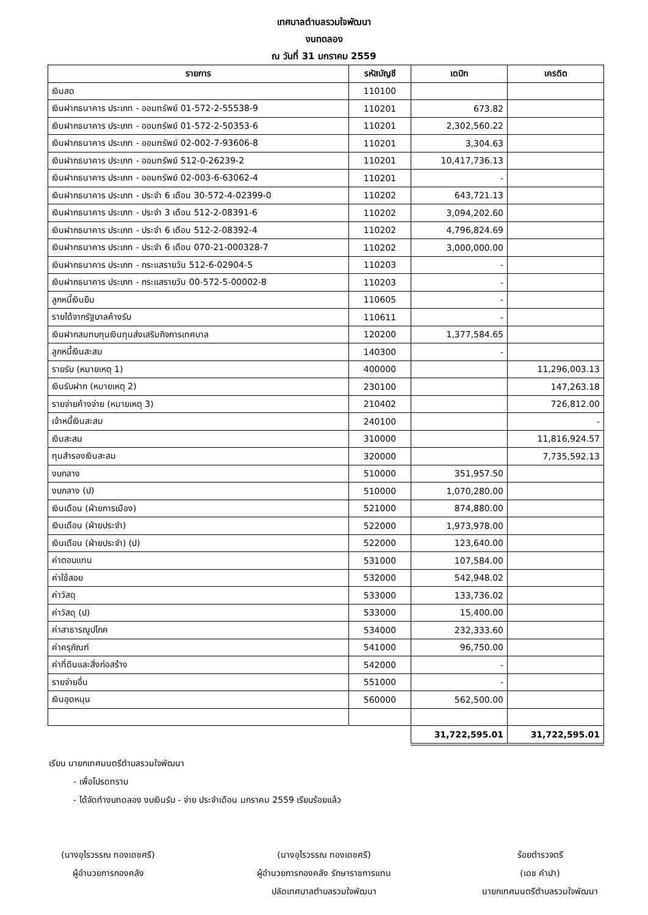เทศบาลตำบลรวมใจพัฒนา
งบทดลอง
ณ วันที่ 31 มกราคม 2559
| รายการ | รหัสบัญชี | เดบิท | เครดิต |
| --- | --- | --- | --- |
| เงินสด | 110100 | | |
| เงินฝากธนาคาร ประเภท - ออมทรัพย์ 01-572-2-55538-9 | 110201 | 673.82 | |
| เงินฝากธนาคาร ประเภท - ออมทรัพย์ 01-572-2-50353-6 | 110201 | 2,302,560.22 | |
| เงินฝากธนาคาร ประเภท - ออมทรัพย์ 02-002-7-93606-8 | 110201 | 3,304.63 | |
| เงินฝากธนาคาร ประเภท - ออมทรัพย์ 512-0-26239-2 | 110201 | 10,417,736.13 | |
| เงินฝากธนาคาร ประเภท - ออมทรัพย์ 02-003-6-63062-4 | 110201 | - | |
| เงินฝากธนาคาร ประเภท - ประจำ 6 เดือน 30-572-4-02399-0 | 110202 | 643,721.13 | |
| เงินฝากธนาคาร ประเภท - ประจำ 3 เดือน 512-2-08391-6 | 110202 | 3,094,202.60 | |
| เงินฝากธนาคาร ประเภท - ประจำ 6 เดือน 512-2-08392-4 | 110202 | 4,796,824.69 | |
| เงินฝากธนาคาร ประเภท - ประจำ 6 เดือน 070-21-000328-7 | 110202 | 3,000,000.00 | |
| เงินฝากธนาคาร ประเภท - กระแสรายวัน 512-6-02904-5 | 110203 | - | |
| เงินฝากธนาคาร ประเภท - กระแสรายวัน 00-572-5-00002-8 | 110203 | - | |
| ลูกหนี้เงินยืม | 110605 | - | |
| รายได้จากรัฐบาลค้างรับ | 110611 | - | |
| เงินฝากสมทบทุนเงินทุนส่งเสริมกิจการเทศบาล | 120200 | 1,377,584.65 | |
| ลูกหนี้เงินสะสม | 140300 | - | |
| รายรับ (หมายเหตุ 1) | 400000 | | 11,296,003.13 |
| เงินรับฝาก (หมายเหตุ 2) | 230100 | | 147,263.18 |
| รายจ่ายค้างจ่าย (หมายเหตุ 3) | 210402 | | 726,812.00 |
| เจ้าหนี้เงินสะสม | 240100 | | - |
| เงินสะสม | 310000 | | 11,816,924.57 |
| ทุนสำรองเงินสะสม | 320000 | | 7,735,592.13 |
| งบกลาง | 510000 | 351,957.50 | |
| งบกลาง (ป) | 510000 | 1,070,280.00 | |
| เงินเดือน (ฝ่ายการเมือง) | 521000 | 874,880.00 | |
| เงินเดือน (ฝ่ายประจำ) | 522000 | 1,973,978.00 | |
| เงินเดือน (ฝ่ายประจำ) (ป) | 522000 | 123,640.00 | |
| ค่าตอบแทน | 531000 | 107,584.00 | |
| ค่าใช้สอย | 532000 | 542,948.02 | |
| ค่าวัสดุ | 533000 | 133,736.02 | |
| ค่าวัสดุ (ป) | 533000 | 15,400.00 | |
| ค่าสาธารณูปโภค | 534000 | 232,333.60 | |
| ค่าครุภัณฑ์ | 541000 | 96,750.00 | |
| ค่าที่ดินและสิ่งก่อสร้าง | 542000 | - | |
| รายจ่ายอื่น | 551000 | - | |
| เงินอุดหนุน | 560000 | 562,500.00 | |
| | | 31,722,595.01 | 31,722,595.01 |
เรียน นายกเทศมนตรีตำบลรวมใจพัฒนา
- เพื่อโปรดทราบ
- ได้จัดทำงบทดลอง งบเงินรับ - จ่าย ประจำเดือน มกราคม 2559 เรียบร้อยแล้ว
(นางอุไรวรรณ ทองเดชศรี)
ผู้อำนวยการกองคลัง
(นางอุไรวรรณ ทองเดชศรี)
ผู้อำนวยการกองคลัง รักษาราชการแทน
ปลัดเทศบาลตำบลรวมใจพัฒนา
ร้อยตำรวจตรี
(เดช คำปา)
นายกเทศมนตรีตำบลรวมใจพัฒนา